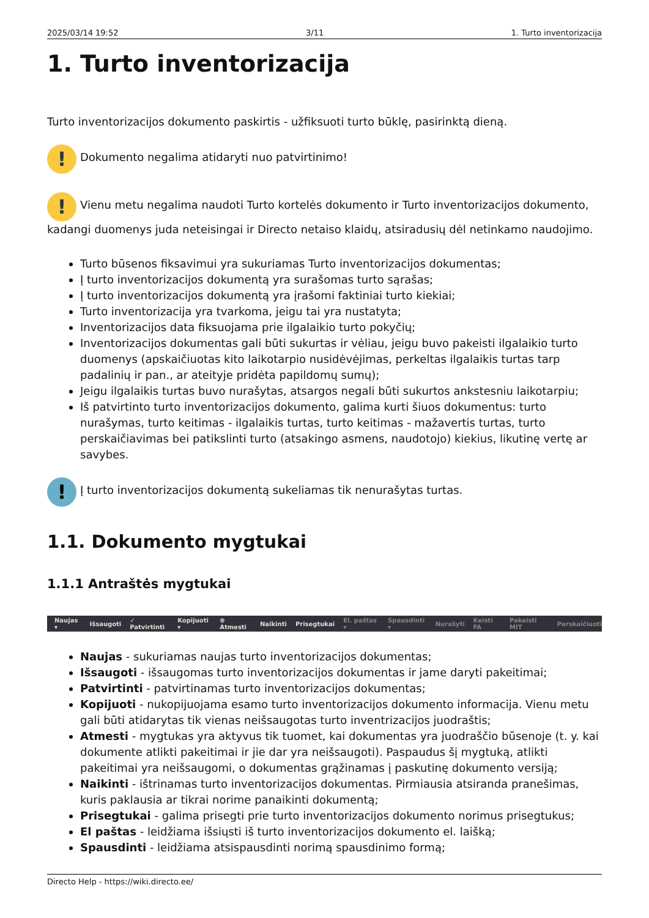2025/03/14 19:52 3/11 1. Turto inventorizacija
1. Turto inventorizacija
Turto inventorizacijos dokumento paskirtis - užfiksuoti turto būklę, pasirinktą dieną.
! Dokumento negalima atidaryti nuo patvirtinimo!
! Vienu metu negalima naudoti Turto kortelės dokumento ir Turto inventorizacijos dokumento, kadangi duomenys juda neteisingai ir Directo netaiso klaidų, atsiradusių dėl netinkamo naudojimo.
Turto būsenos fiksavimui yra sukuriamas Turto inventorizacijos dokumentas;
Į turto inventorizacijos dokumentą yra surašomas turto sąrašas;
Į turto inventorizacijos dokumentą yra įrašomi faktiniai turto kiekiai;
Turto inventorizacija yra tvarkoma, jeigu tai yra nustatyta;
Inventorizacijos data fiksuojama prie ilgalaikio turto pokyčių;
Inventorizacijos dokumentas gali būti sukurtas ir vėliau, jeigu buvo pakeisti ilgalaikio turto duomenys (apskaičiuotas kito laikotarpio nusidėvėjimas, perkeltas ilgalaikis turtas tarp padalinių ir pan., ar ateityje pridėta papildomų sumų);
Jeigu ilgalaikis turtas buvo nurašytas, atsargos negali būti sukurtos ankstesniu laikotarpiu;
Iš patvirtinto turto inventorizacijos dokumento, galima kurti šiuos dokumentus: turto nurašymas, turto keitimas - ilgalaikis turtas, turto keitimas - mažavertis turtas, turto perskaičiavimas bei patikslinti turto (atsakingo asmens, naudotojo) kiekius, likutinę vertę ar savybes.
! Į turto inventorizacijos dokumentą sukeliamas tik nenurašytas turtas.
1.1. Dokumento mygtukai
1.1.1 Antraštės mygtukai
Naujas ▾ Išsaugoti ✓ Patvirtinti Kopijuoti ▾ ⊗ Atmesti Naikinti Prisegtukai El. paštas ▾ Spausdinti ▾ Nurašyti Keisti FA Pakeisti MIT Perskaičiuoti
Naujas - sukuriamas naujas turto inventorizacijos dokumentas;
Išsaugoti - išsaugomas turto inventorizacijos dokumentas ir jame daryti pakeitimai;
Patvirtinti - patvirtinamas turto inventorizacijos dokumentas;
Kopijuoti - nukopijuojama esamo turto inventorizacijos dokumento informacija. Vienu metu gali būti atidarytas tik vienas neišsaugotas turto inventrizacijos juodraštis;
Atmesti - mygtukas yra aktyvus tik tuomet, kai dokumentas yra juodraščio būsenoje (t. y. kai dokumente atlikti pakeitimai ir jie dar yra neišsaugoti). Paspaudus šį mygtuką, atlikti pakeitimai yra neišsaugomi, o dokumentas grąžinamas į paskutinę dokumento versiją;
Naikinti - ištrinamas turto inventorizacijos dokumentas. Pirmiausia atsiranda pranešimas, kuris paklausia ar tikrai norime panaikinti dokumentą;
Prisegtukai - galima prisegti prie turto inventorizacijos dokumento norimus prisegtukus;
El paštas - leidžiama išsiųsti iš turto inventorizacijos dokumento el. laišką;
Spausdinti - leidžiama atsispausdinti norimą spausdinimo formą;
Directo Help - https://wiki.directo.ee/